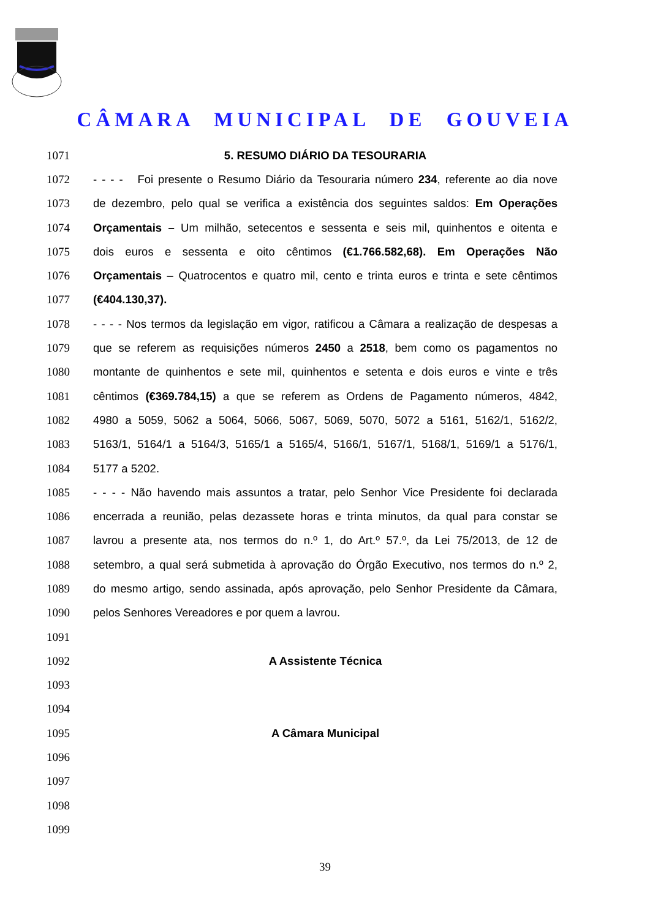CÂMARA MUNICIPAL DE GOUVEIA
1071 5. RESUMO DIÁRIO DA TESOURARIA
1072 - - - - Foi presente o Resumo Diário da Tesouraria número 234, referente ao dia nove
1073 de dezembro, pelo qual se verifica a existência dos seguintes saldos: Em Operações
1074 Orçamentais – Um milhão, setecentos e sessenta e seis mil, quinhentos e oitenta e
1075 dois euros e sessenta e oito cêntimos (€1.766.582,68). Em Operações Não
1076 Orçamentais – Quatrocentos e quatro mil, cento e trinta euros e trinta e sete cêntimos
1077 (€404.130,37).
1078 - - - - Nos termos da legislação em vigor, ratificou a Câmara a realização de despesas a
1079 que se referem as requisições números 2450 a 2518, bem como os pagamentos no
1080 montante de quinhentos e sete mil, quinhentos e setenta e dois euros e vinte e três
1081 cêntimos (€369.784,15) a que se referem as Ordens de Pagamento números, 4842,
1082 4980 a 5059, 5062 a 5064, 5066, 5067, 5069, 5070, 5072 a 5161, 5162/1, 5162/2,
1083 5163/1, 5164/1 a 5164/3, 5165/1 a 5165/4, 5166/1, 5167/1, 5168/1, 5169/1 a 5176/1,
1084 5177 a 5202.
1085 - - - - Não havendo mais assuntos a tratar, pelo Senhor Vice Presidente foi declarada
1086 encerrada a reunião, pelas dezassete horas e trinta minutos, da qual para constar se
1087 lavrou a presente ata, nos termos do n.º 1, do Art.º 57.º, da Lei 75/2013, de 12 de
1088 setembro, a qual será submetida à aprovação do Órgão Executivo, nos termos do n.º 2,
1089 do mesmo artigo, sendo assinada, após aprovação, pelo Senhor Presidente da Câmara,
1090 pelos Senhores Vereadores e por quem a lavrou.
1091
1092 A Assistente Técnica
1093
1094
1095 A Câmara Municipal
1096
1097
1098
1099
39